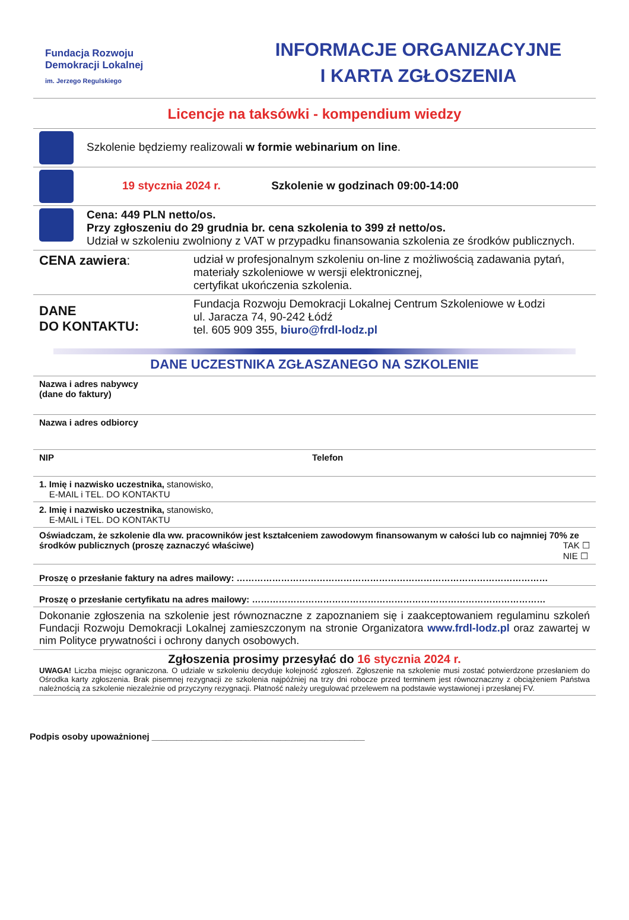Fundacja Rozwoju
Demokracji Lokalnej
im. Jerzego Regulskiego
INFORMACJE ORGANIZACYJNE
I KARTA ZGŁOSZENIA
Licencje na taksówki - kompendium wiedzy
| | Szkolenie będziemy realizowali w formie webinarium on line . |
| | 19 stycznia 2024 r. Szkolenie w godzinach 09:00-14:00 |
| | Cena: 449 PLN netto/os. Przy zgłoszeniu do 29 grudnia br. cena szkolenia to 399 zł netto/os. Udział w szkoleniu zwolniony z VAT w przypadku finansowania szkolenia ze środków publicznych. |
| CENA zawiera : | udział w profesjonalnym szkoleniu on-line z możliwością zadawania pytań, materiały szkoleniowe w wersji elektronicznej, certyfikat ukończenia szkolenia. |
| DANE DO KONTAKTU: | Fundacja Rozwoju Demokracji Lokalnej Centrum Szkoleniowe w Łodzi ul. Jaracza 74, 90-242 Łódź tel. 605 909 355, biuro@frdl-lodz.pl |
DANE UCZESTNIKA ZGŁASZANEGO NA SZKOLENIE
| Nazwa i adres nabywcy (dane do faktury) | |
| Nazwa i adres odbiorcy | |
| NIP | Telefon |
| 1. Imię i nazwisko uczestnika, stanowisko, E-MAIL i TEL. DO KONTAKTU | |
| 2. Imię i nazwisko uczestnika, stanowisko, E-MAIL i TEL. DO KONTAKTU | |
| Oświadczam, że szkolenie dla ww. pracowników jest kształceniem zawodowym finansowanym w całości lub co najmniej 70% ze środków publicznych (proszę zaznaczyć właściwe) TAK ☐ NIE ☐ | |
| Proszę o przesłanie faktury na adres mailowy: …………………………………………………………………………………………… | |
| Proszę o przesłanie certyfikatu na adres mailowy: ……………………………………………………………………………………… | |
| Dokonanie zgłoszenia na szkolenie jest równoznaczne z zapoznaniem się i zaakceptowaniem regulaminu szkoleń Fundacji Rozwoju Demokracji Lokalnej zamieszczonym na stronie Organizatora www.frdl-lodz.pl oraz zawartej w nim Polityce prywatności i ochrony danych osobowych. | |
| Zgłoszenia prosimy przesyłać do 16 stycznia 2024 r. UWAGA! Liczba miejsc ograniczona. O udziale w szkoleniu decyduje kolejność zgłoszeń. Zgłoszenie na szkolenie musi zostać potwierdzone przesłaniem do Ośrodka karty zgłoszenia. Brak pisemnej rezygnacji ze szkolenia najpóźniej na trzy dni robocze przed terminem jest równoznaczny z obciążeniem Państwa należnością za szkolenie niezależnie od przyczyny rezygnacji. Płatność należy uregulować przelewem na podstawie wystawionej i przesłanej FV. | |
Podpis osoby upoważnionej ___________________________________________